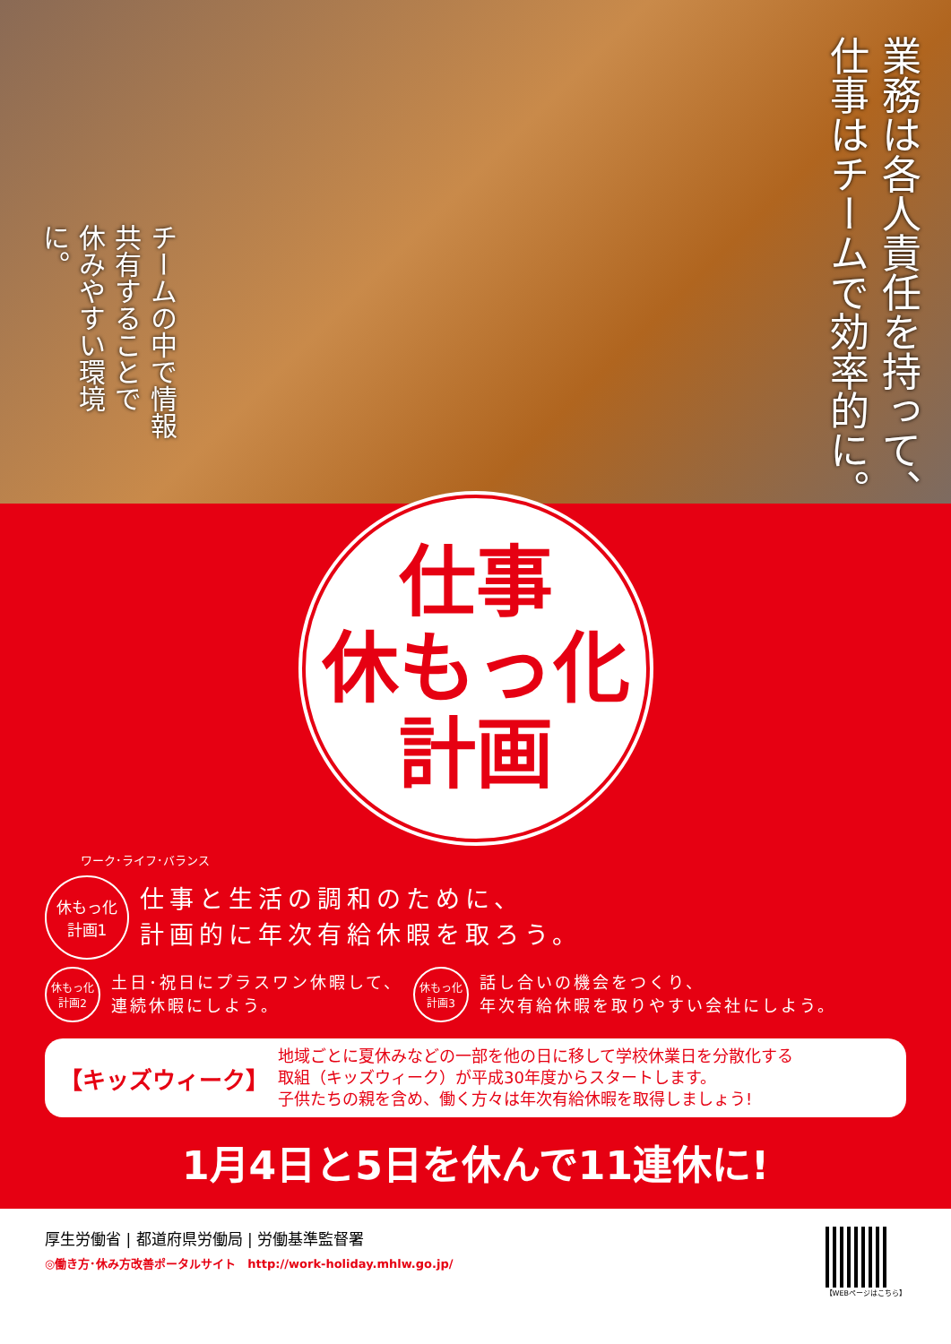チームの中で情報共有することで
休みやすい環境に。
業務は各人責任を持って、
仕事はチームで効率的に。
仕事
休もっ化
計画
ワーク･ライフ･バランス
休もっ化
計画1
仕事と生活の調和のために、
計画的に年次有給休暇を取ろう。
休もっ化
計画2
土日･祝日にプラスワン休暇して、
連続休暇にしよう。
休もっ化
計画3
話し合いの機会をつくり、
年次有給休暇を取りやすい会社にしよう。
【キッズウィーク】
地域ごとに夏休みなどの一部を他の日に移して学校休業日を分散化する
取組（キッズウィーク）が平成30年度からスタートします。
子供たちの親を含め、働く方々は年次有給休暇を取得しましょう!
1月4日と5日を休んで11連休に!
厚生労働省 | 都道府県労働局 | 労働基準監督署
◎働き方･休み方改善ポータルサイト　http://work-holiday.mhlw.go.jp/
【WEBページはこちら】